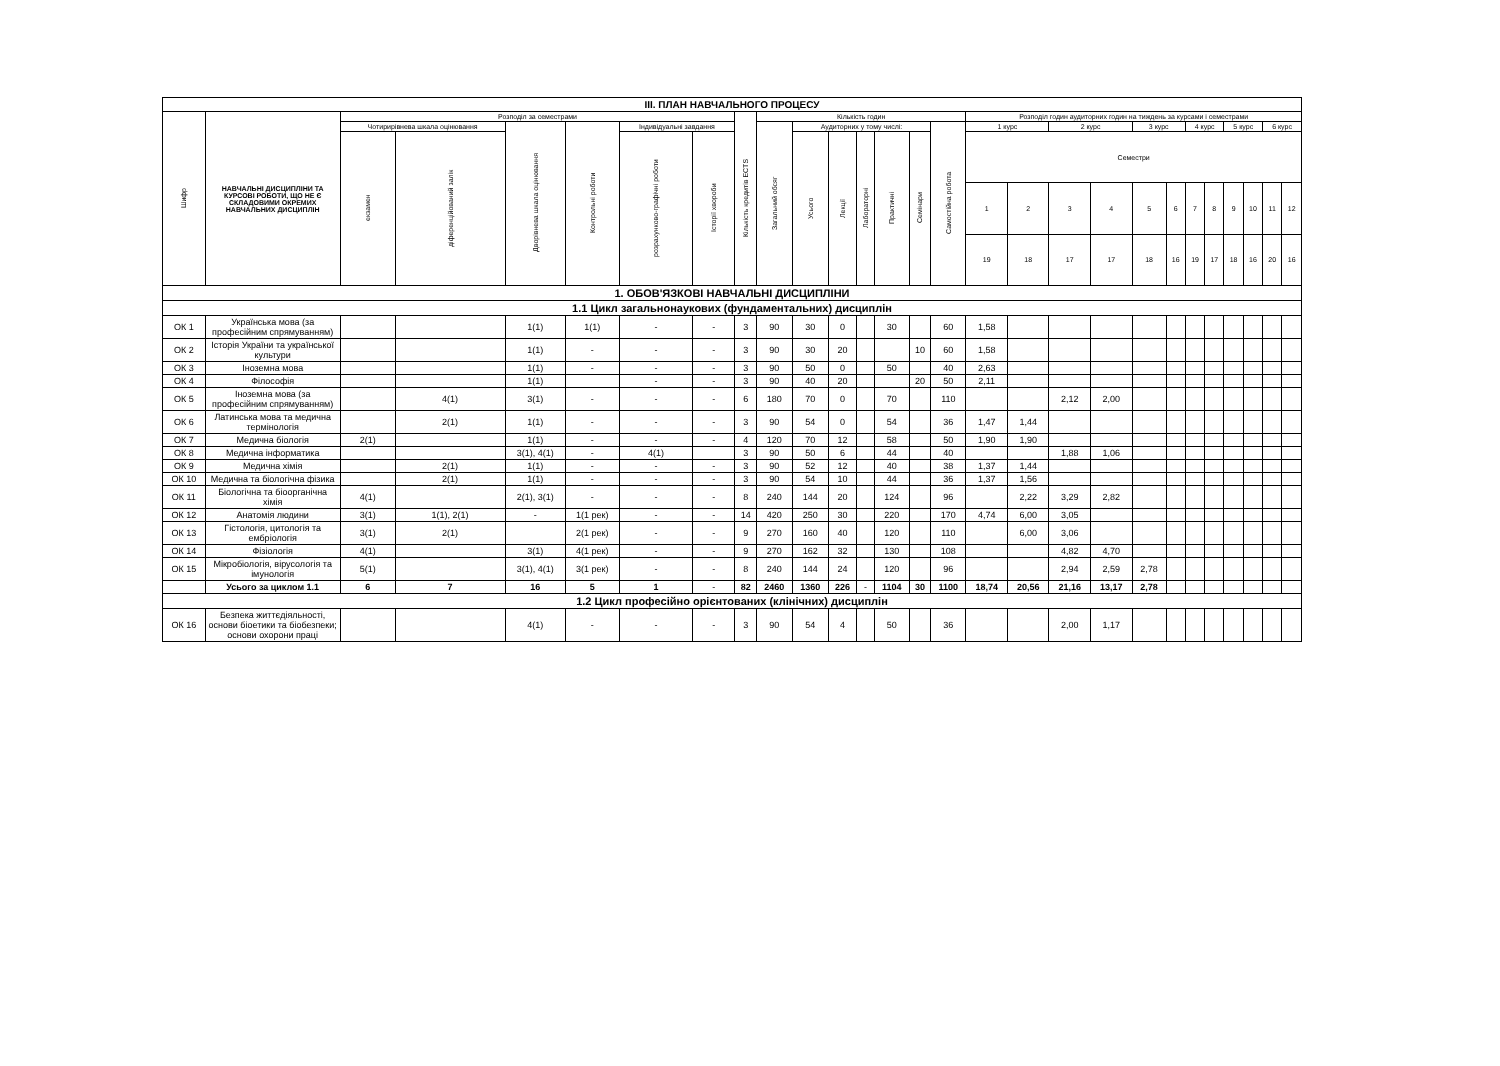| ІІІ. ПЛАН НАВЧАЛЬНОГО ПРОЦЕСУ | | | | | | | | | | | | | | | | | | | | | | | | | | | |
| Шифр | НАВЧАЛЬНІ ДИСЦИПЛІНИ ТА КУРСОВІ РОБОТИ, ЩО НЕ Є СКЛАДОВИМИ ОКРЕМИХ НАВЧАЛЬНИХ ДИСЦИПЛІН | Розподіл за семестрами | | | | | | Кількість кредитів ECTS | Кількість годин | | | | | | | Розподіл годин аудиторних годин на тиждень за курсами і семестрами | | | | | | | | | | | |
| | | Чотирирівнева шкала оцінювання | | Дворівнева шкала оцінювання | Контрольні роботи | Індивідуальні завдання | | | Загальний обсяг | Аудиторних у тому числі: | | | | | Самостійна робота | 1 курс | | 2 курс | | 3 курс | | 4 курс | | 5 курс | | 6 курс | |
| | | екзамен | діференційований залік | | | розрахунково-графічні роботи | Історії хвороби | | | Усього | Лекції | Лабораторні | Практичні | Семінари | | Семестри | | | | | | | | | | | |
| | | | | | | | | | | | | | | | | 1 | 2 | 3 | 4 | 5 | 6 | 7 | 8 | 9 | 10 | 11 | 12 |
| | | | | | | | | | | | | | | | | 19 | 18 | 17 | 17 | 18 | 16 | 19 | 17 | 18 | 16 | 20 | 16 |
| 1. ОБОВ'ЯЗКОВІ НАВЧАЛЬНІ ДИСЦИПЛІНИ | | | | | | | | | | | | | | | | | | | | | | | | | | | |
| 1.1 Цикл загальнонаукових (фундаментальних) дисциплін | | | | | | | | | | | | | | | | | | | | | | | | | | | |
| ОК 1 | Українська мова (за професійним спрямуванням) | | | 1(1) | 1(1) | - | - | 3 | 90 | 30 | 0 | | 30 | | 60 | 1,58 | | | | | | | | | | | |
| ОК 2 | Історія України та української культури | | | 1(1) | - | - | - | 3 | 90 | 30 | 20 | | | 10 | 60 | 1,58 | | | | | | | | | | | |
| ОК 3 | Іноземна мова | | | 1(1) | - | - | - | 3 | 90 | 50 | 0 | | 50 | | 40 | 2,63 | | | | | | | | | | | |
| ОК 4 | Філософія | | | 1(1) | | - | - | 3 | 90 | 40 | 20 | | | 20 | 50 | 2,11 | | | | | | | | | | | |
| ОК 5 | Іноземна мова (за професійним спрямуванням) | | 4(1) | 3(1) | - | - | - | 6 | 180 | 70 | 0 | | 70 | | 110 | | | 2,12 | 2,00 | | | | | | | | |
| ОК 6 | Латинська мова та медична термінологія | | 2(1) | 1(1) | - | - | - | 3 | 90 | 54 | 0 | | 54 | | 36 | 1,47 | 1,44 | | | | | | | | | | |
| ОК 7 | Медична біологія | 2(1) | | 1(1) | - | - | - | 4 | 120 | 70 | 12 | | 58 | | 50 | 1,90 | 1,90 | | | | | | | | | | |
| ОК 8 | Медична інформатика | | | 3(1), 4(1) | - | 4(1) | | 3 | 90 | 50 | 6 | | 44 | | 40 | | | 1,88 | 1,06 | | | | | | | | |
| ОК 9 | Медична хімія | | 2(1) | 1(1) | - | - | - | 3 | 90 | 52 | 12 | | 40 | | 38 | 1,37 | 1,44 | | | | | | | | | | |
| ОК 10 | Медична та біологічна фізика | | 2(1) | 1(1) | - | - | - | 3 | 90 | 54 | 10 | | 44 | | 36 | 1,37 | 1,56 | | | | | | | | | | |
| ОК 11 | Біологічна та біоорганічна хімія | 4(1) | | 2(1), 3(1) | - | - | - | 8 | 240 | 144 | 20 | | 124 | | 96 | | 2,22 | 3,29 | 2,82 | | | | | | | | |
| ОК 12 | Анатомія людини | 3(1) | 1(1), 2(1) | - | 1(1 рек) | - | - | 14 | 420 | 250 | 30 | | 220 | | 170 | 4,74 | 6,00 | 3,05 | | | | | | | | | |
| ОК 13 | Гістологія, цитологія та ембріологія | 3(1) | 2(1) | | 2(1 рек) | - | - | 9 | 270 | 160 | 40 | | 120 | | 110 | | 6,00 | 3,06 | | | | | | | | | |
| ОК 14 | Фізіологія | 4(1) | | 3(1) | 4(1 рек) | - | - | 9 | 270 | 162 | 32 | | 130 | | 108 | | | 4,82 | 4,70 | | | | | | | | |
| ОК 15 | Мікробіологія, вірусологія та імунологія | 5(1) | | 3(1), 4(1) | 3(1 рек) | - | - | 8 | 240 | 144 | 24 | | 120 | | 96 | | | 2,94 | 2,59 | 2,78 | | | | | | | |
| | Усього за циклом 1.1 | 6 | 7 | 16 | 5 | 1 | - | 82 | 2460 | 1360 | 226 | - | 1104 | 30 | 1100 | 18,74 | 20,56 | 21,16 | 13,17 | 2,78 | | | | | | | |
| 1.2 Цикл професійно орієнтованих (клінічних) дисциплін | | | | | | | | | | | | | | | | | | | | | | | | | | | |
| ОК 16 | Безпека життєдіяльності, основи біоетики та біобезпеки; основи охорони праці | | | 4(1) | - | - | - | 3 | 90 | 54 | 4 | | 50 | | 36 | | | 2,00 | 1,17 | | | | | | | | |